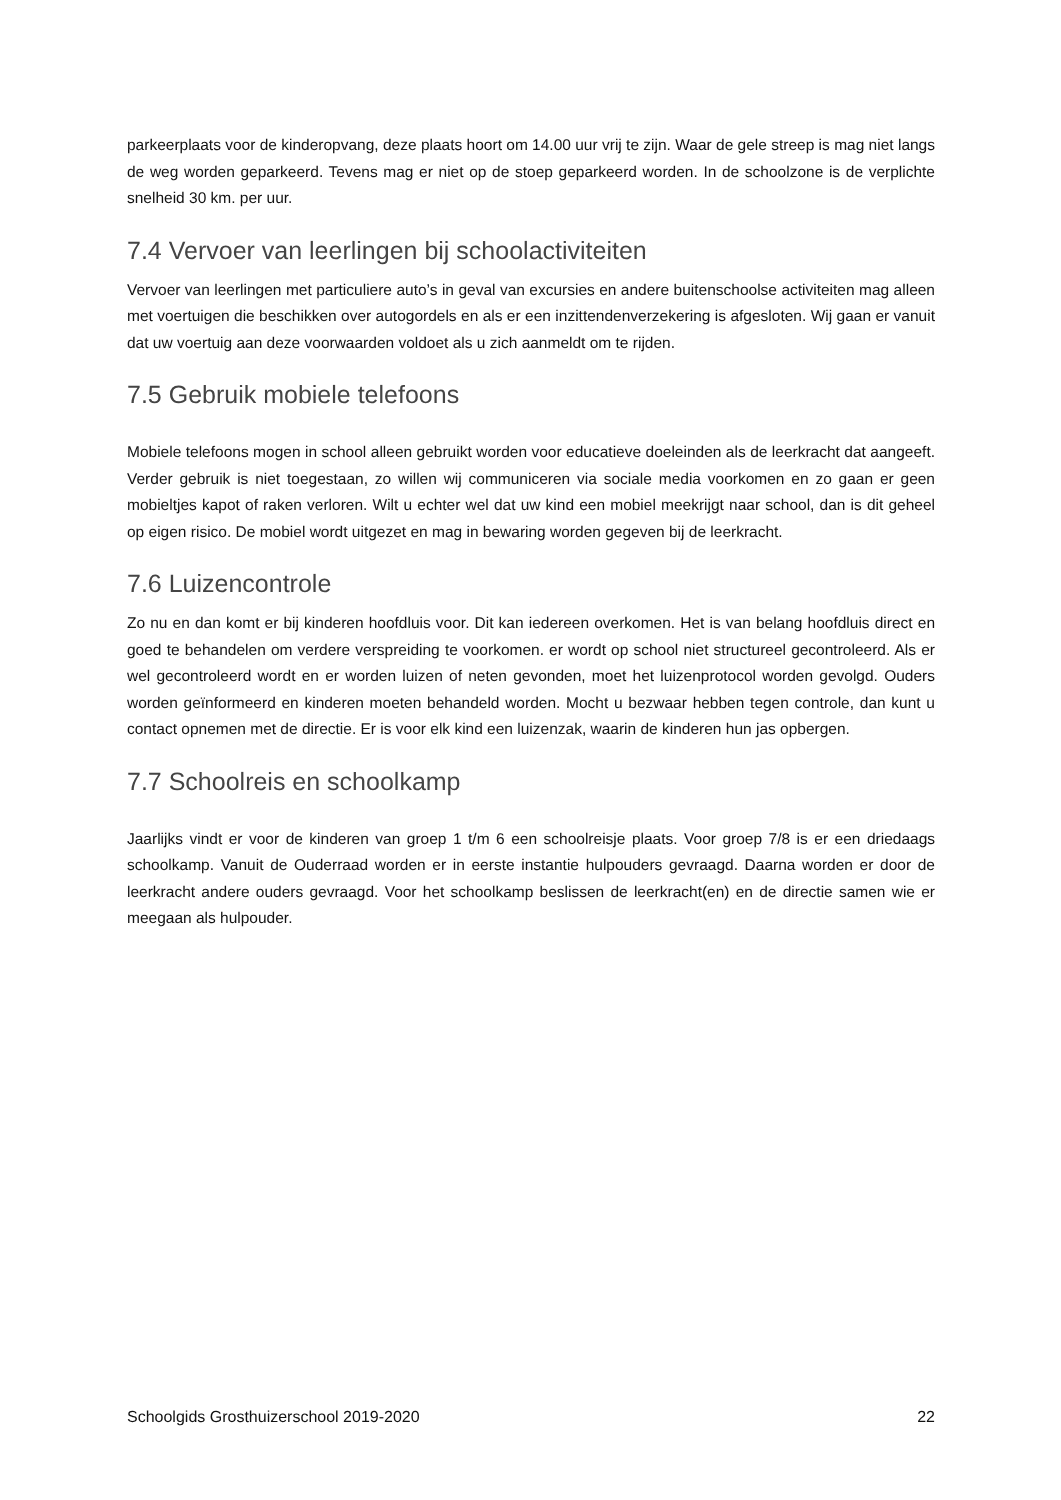parkeerplaats voor de kinderopvang, deze plaats hoort om 14.00 uur vrij te zijn. Waar de gele streep is mag niet langs de weg worden geparkeerd. Tevens mag er niet op de stoep geparkeerd worden. In de schoolzone is de verplichte snelheid 30 km. per uur.
7.4 Vervoer van leerlingen bij schoolactiviteiten
Vervoer van leerlingen met particuliere auto’s in geval van excursies en andere buitenschoolse activiteiten mag alleen met voertuigen die beschikken over autogordels en als er een inzittendenverzekering is afgesloten. Wij gaan er vanuit dat uw voertuig aan deze voorwaarden voldoet als u zich aanmeldt om te rijden.
7.5 Gebruik mobiele telefoons
Mobiele telefoons mogen in school alleen gebruikt worden voor educatieve doeleinden als de leerkracht dat aangeeft. Verder gebruik is niet toegestaan, zo willen wij communiceren via sociale media voorkomen en zo gaan er geen mobieltjes kapot of raken verloren. Wilt u echter wel dat uw kind een mobiel meekrijgt naar school, dan is dit geheel op eigen risico. De mobiel wordt uitgezet en mag in bewaring worden gegeven bij de leerkracht.
7.6 Luizencontrole
Zo nu en dan komt er bij kinderen hoofdluis voor. Dit kan iedereen overkomen. Het is van belang hoofdluis direct en goed te behandelen om verdere verspreiding te voorkomen. er wordt op school niet structureel gecontroleerd. Als er wel gecontroleerd wordt en er worden luizen of neten gevonden, moet het luizenprotocol worden gevolgd. Ouders worden geïnformeerd en kinderen moeten behandeld worden. Mocht u bezwaar hebben tegen controle, dan kunt u contact opnemen met de directie. Er is voor elk kind een luizenzak, waarin de kinderen hun jas opbergen.
7.7 Schoolreis en schoolkamp
Jaarlijks vindt er voor de kinderen van groep 1 t/m 6 een schoolreisje plaats. Voor groep 7/8 is er een driedaags schoolkamp. Vanuit de Ouderraad worden er in eerste instantie hulpouders gevraagd. Daarna worden er door de leerkracht andere ouders gevraagd. Voor het schoolkamp beslissen de leerkracht(en) en de directie samen wie er meegaan als hulpouder.
Schoolgids Grosthuizerschool 2019-2020 22